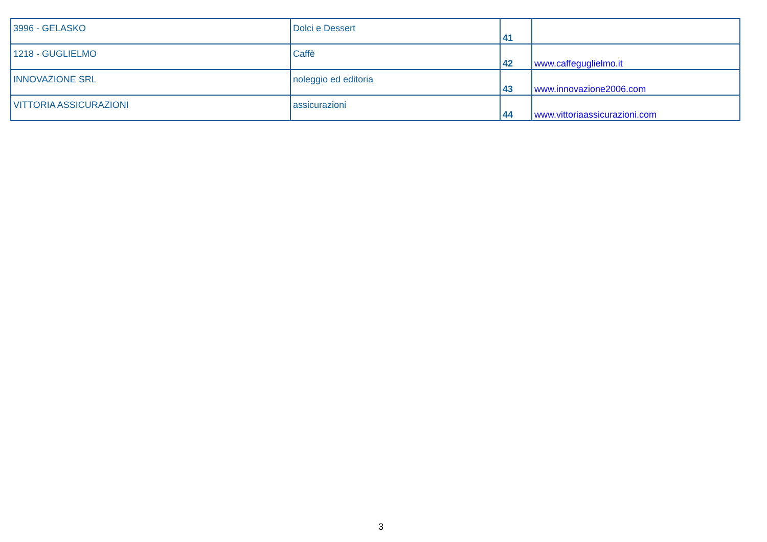| 3996 - GELASKO | Dolci e Dessert | 41 | |
| 1218 - GUGLIELMO | Caffè | 42 | www.caffeguglielmo.it |
| INNOVAZIONE SRL | noleggio ed editoria | 43 | www.innovazione2006.com |
| VITTORIA ASSICURAZIONI | assicurazioni | 44 | www.vittoriaassicurazioni.com |
3